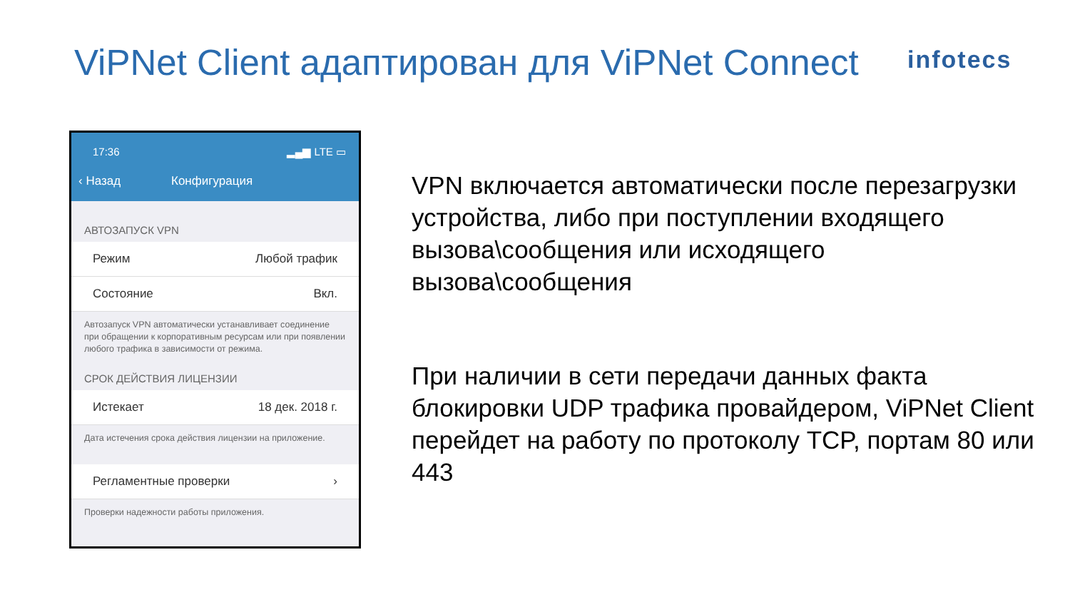ViPNet Client адаптирован для ViPNet Connect
infotecs
17:36 ▂▄▆ LTE ▭
‹ Назад Конфигурация
АВТОЗАПУСК VPN
Режим Любой трафик
Состояние Вкл.
Автозапуск VPN автоматически устанавливает соединение при обращении к корпоративным ресурсам или при появлении любого трафика в зависимости от режима.
СРОК ДЕЙСТВИЯ ЛИЦЕНЗИИ
Истекает 18 дек. 2018 г.
Дата истечения срока действия лицензии на приложение.
Регламентные проверки ›
Проверки надежности работы приложения.
VPN включается автоматически после перезагрузки устройства, либо при поступлении входящего вызова\сообщения или исходящего вызова\сообщения
При наличии в сети передачи данных факта блокировки UDP трафика провайдером, ViPNet Client перейдет на работу по протоколу TCP, портам 80 или 443